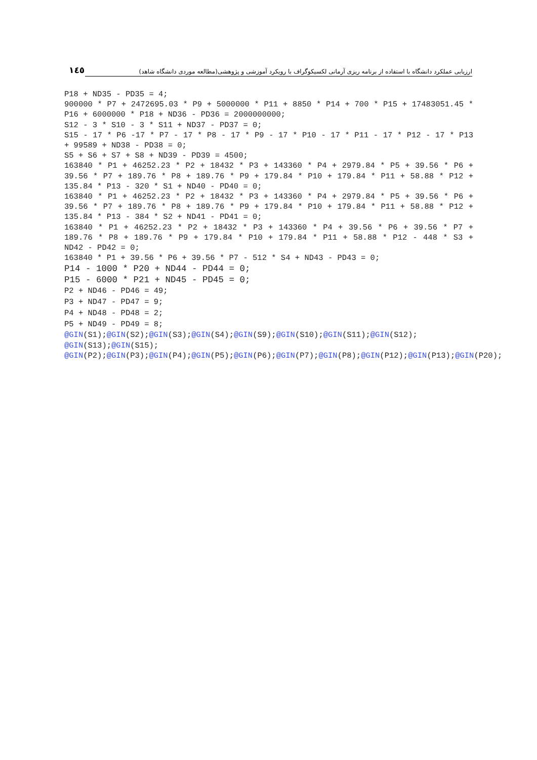١٤٥ ارزیابی عملکرد دانشگاه با استفاده از برنامه ریزی آرمانی لکسیکوگراف با رویکرد آموزشی و پژوهشی(مطالعه موردی دانشگاه شاهد)
P18 + ND35 - PD35 = 4;
900000 * P7 + 2472695.03 * P9 + 5000000 * P11 + 8850 * P14 + 700 * P15 + 17483051.45 * P16 + 6000000 * P18 + ND36 - PD36 = 2000000000;
S12 - 3 * S10 - 3 * S11 + ND37 - PD37 = 0;
S15 - 17 * P6 -17 * P7 - 17 * P8 - 17 * P9 - 17 * P10 - 17 * P11 - 17 * P12 - 17 * P13 + 99589 + ND38 - PD38 = 0;
S5 + S6 + S7 + S8 + ND39 - PD39 = 4500;
163840 * P1 + 46252.23 * P2 + 18432 * P3 + 143360 * P4 + 2979.84 * P5 + 39.56 * P6 + 39.56 * P7 + 189.76 * P8 + 189.76 * P9 + 179.84 * P10 + 179.84 * P11 + 58.88 * P12 + 135.84 * P13 - 320 * S1 + ND40 - PD40 = 0;
163840 * P1 + 46252.23 * P2 + 18432 * P3 + 143360 * P4 + 2979.84 * P5 + 39.56 * P6 + 39.56 * P7 + 189.76 * P8 + 189.76 * P9 + 179.84 * P10 + 179.84 * P11 + 58.88 * P12 + 135.84 * P13 - 384 * S2 + ND41 - PD41 = 0;
163840 * P1 + 46252.23 * P2 + 18432 * P3 + 143360 * P4 + 39.56 * P6 + 39.56 * P7 + 189.76 * P8 + 189.76 * P9 + 179.84 * P10 + 179.84 * P11 + 58.88 * P12 - 448 * S3 + ND42 - PD42 = 0;
163840 * P1 + 39.56 * P6 + 39.56 * P7 - 512 * S4 + ND43 - PD43 = 0;
P14 - 1000 * P20 + ND44 - PD44 = 0;
P15 - 6000 * P21 + ND45 - PD45 = 0;
P2 + ND46 - PD46 = 49;
P3 + ND47 - PD47 = 9;
P4 + ND48 - PD48 = 2;
P5 + ND49 - PD49 = 8;
@GIN(S1);@GIN(S2);@GIN(S3);@GIN(S4);@GIN(S9);@GIN(S10);@GIN(S11);@GIN(S12); @GIN(S13);@GIN(S15);
@GIN(P2);@GIN(P3);@GIN(P4);@GIN(P5);@GIN(P6);@GIN(P7);@GIN(P8);@GIN(P12);@GIN(P13);@GIN(P20);